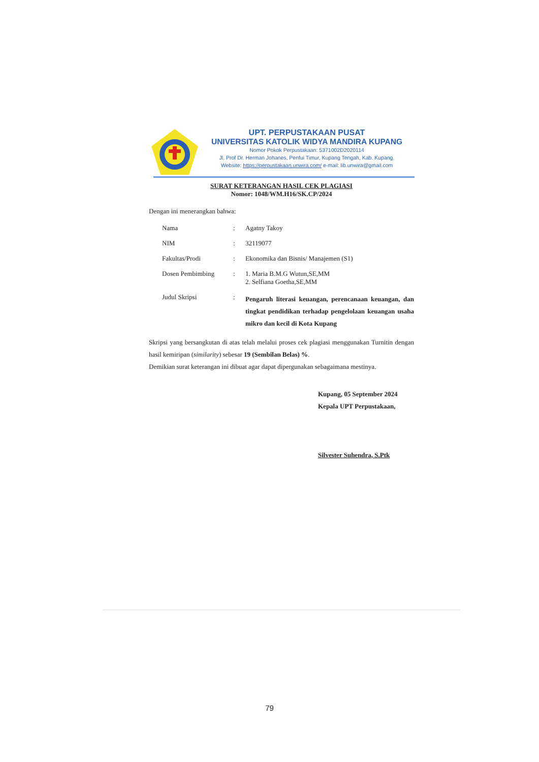UPT. PERPUSTAKAAN PUSAT
UNIVERSITAS KATOLIK WIDYA MANDIRA KUPANG
Nomor Pokok Perpustakaan: 5371002D2020114
Jl. Prof Dr. Herman Johanes, Penfui Timur, Kupang Tengah, Kab. Kupang.
Website: https://perpustakaan.unwira.com/ e-mail: lib.unwira@gmail.com
SURAT KETERANGAN HASIL CEK PLAGIASI
Nomor: 1048/WM.H16/SK.CP/2024
Dengan ini menerangkan bahwa:
| Nama | : | Agatny Takoy |
| NIM | : | 32119077 |
| Fakultas/Prodi | : | Ekonomika dan Bisnis/ Manajemen (S1) |
| Dosen Pembimbing | : | 1. Maria B.M.G Wutun,SE,MM 2. Selfiana Goetha,SE,MM |
| Judul Skripsi | : | Pengaruh literasi keuangan, perencanaan keuangan, dan tingkat pendidikan terhadap pengelolaan keuangan usaha mikro dan kecil di Kota Kupang |
Skripsi yang bersangkutan di atas telah melalui proses cek plagiasi menggunakan Turnitin dengan hasil kemiripan (similarity) sebesar 19 (Sembilan Belas) %.
Demikian surat keterangan ini dibuat agar dapat dipergunakan sebagaimana mestinya.
Kupang, 05 September 2024
Kepala UPT Perpustakaan,
Silvester Suhendra, S.Ptk
79